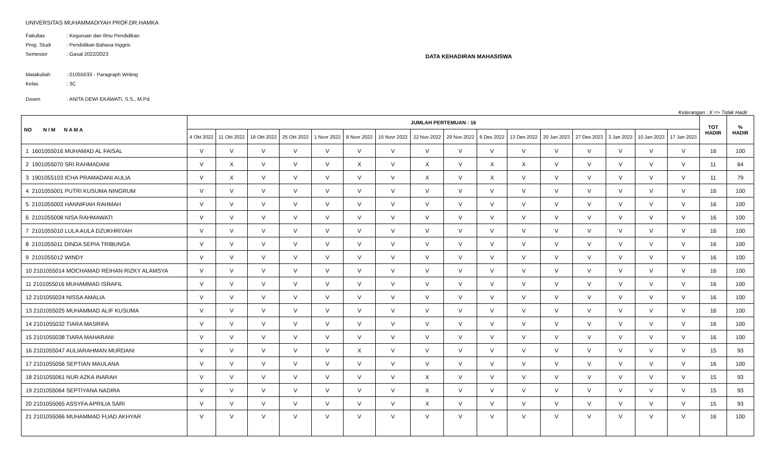UNIVERSITAS MUHAMMADIYAH PROF.DR.HAMKA
Fakultas: Keguruan dan Ilmu Pendidikan
Prog. Studi: Pendidikan Bahasa Inggris
Semester: Gasal 2022/2023
DATA KEHADIRAN MAHASISWA
Matakuliah: 01055033 - Paragraph Writing
Kelas: 3C
Dosen: ANITA DEWI EKAWATI, S.S., M.Pd.
Keterangan : X => Tidak Hadir
| NO N I M N A M A | JUMLAH PERTEMUAN : 16 | | | | | | | | | | | | | | | | TOT HADIR | % HADIR |
| --- | --- | --- | --- | --- | --- | --- | --- | --- | --- | --- | --- | --- | --- | --- | --- | --- | --- | --- |
| | 4 Okt 2022 | 11 Okt 2022 | 18 Okt 2022 | 25 Okt 2022 | 1 Novr 2022 | 8 Novr 2022 | 15 Novr 2022 | 22 Nov 2022 | 29 Nov 2022 | 6 Des 2022 | 13 Des 2022 | 20 Jan 2023 | 27 Des 2023 | 3 Jan 2023 | 10 Jan 2023 | 17 Jan 2023 | | |
| 1 1601055016 MUHAMAD AL FAISAL | V | V | V | V | V | V | V | V | V | V | V | V | V | V | V | V | 16 | 100 |
| 2 1901055070 SRI RAHMADANI | V | X | V | V | V | X | V | X | V | X | X | V | V | V | V | V | 11 | 64 |
| 3 1901055103 ICHA PRAMADANI AULIA | V | X | V | V | V | V | V | X | V | X | V | V | V | V | V | V | 11 | 79 |
| 4 2101055001 PUTRI KUSUMA NINGRUM | V | V | V | V | V | V | V | V | V | V | V | V | V | V | V | V | 16 | 100 |
| 5 2101055003 HANNIFIAH RAHMAH | V | V | V | V | V | V | V | V | V | V | V | V | V | V | V | V | 16 | 100 |
| 6 2101055008 NISA RAHMAWATI | V | V | V | V | V | V | V | V | V | V | V | V | V | V | V | V | 16 | 100 |
| 7 2101055010 LULA AULA DZUKHRIYAH | V | V | V | V | V | V | V | V | V | V | V | V | V | V | V | V | 16 | 100 |
| 8 2101055011 DINDA SEPIA TRIBUNGA | V | V | V | V | V | V | V | V | V | V | V | V | V | V | V | V | 16 | 100 |
| 9 2101055012 WINDY | V | V | V | V | V | V | V | V | V | V | V | V | V | V | V | V | 16 | 100 |
| 10 2101055014 MOCHAMAD REIHAN RIZKY ALAMSYA | V | V | V | V | V | V | V | V | V | V | V | V | V | V | V | V | 16 | 100 |
| 11 2101055016 MUHAMMAD ISRAFIL | V | V | V | V | V | V | V | V | V | V | V | V | V | V | V | V | 16 | 100 |
| 12 2101055024 NISSA AMALIA | V | V | V | V | V | V | V | V | V | V | V | V | V | V | V | V | 16 | 100 |
| 13 2101055025 MUHAMMAD ALIF KUSUMA | V | V | V | V | V | V | V | V | V | V | V | V | V | V | V | V | 16 | 100 |
| 14 2101055032 TIARA MASRIFA | V | V | V | V | V | V | V | V | V | V | V | V | V | V | V | V | 16 | 100 |
| 15 2101055038 TIARA MAHARANI | V | V | V | V | V | V | V | V | V | V | V | V | V | V | V | V | 16 | 100 |
| 16 2101055047 AULIARAHMAN MURDANI | V | V | V | V | V | X | V | V | V | V | V | V | V | V | V | V | 15 | 93 |
| 17 2101055056 SEPTIAN MAULANA | V | V | V | V | V | V | V | V | V | V | V | V | V | V | V | V | 16 | 100 |
| 18 2101055061 NUR AZKA INARAH | V | V | V | V | V | V | V | X | V | V | V | V | V | V | V | V | 15 | 93 |
| 19 2101055064 SEPTIYANA NADIRA | V | V | V | V | V | V | V | X | V | V | V | V | V | V | V | V | 15 | 93 |
| 20 2101055065 ASSYFA APRILIA SARI | V | V | V | V | V | V | V | X | V | V | V | V | V | V | V | V | 15 | 93 |
| 21 2101055066 MUHAMMAD FUAD AKHYAR | V | V | V | V | V | V | V | V | V | V | V | V | V | V | V | V | 16 | 100 |